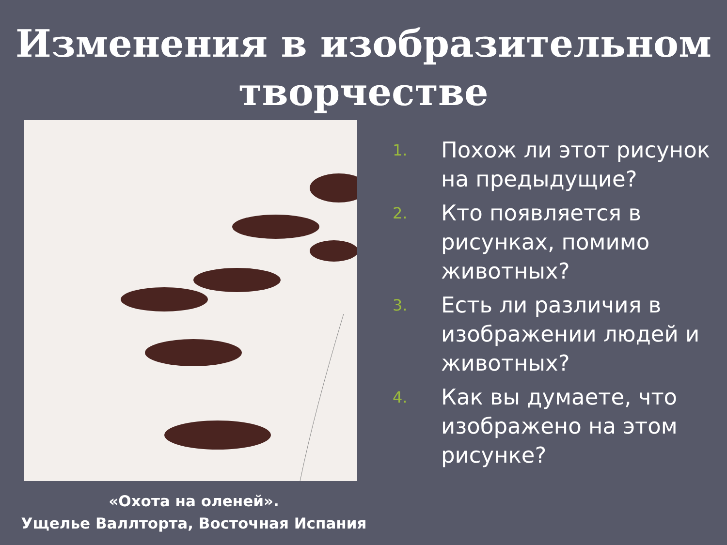Изменения в изобразительном творчестве
«Охота на оленей».
Ущелье Валлторта, Восточная Испания
1. Похож ли этот рисунок на предыдущие?
2. Кто появляется в рисунках, помимо животных?
3. Есть ли различия в изображении людей и животных?
4. Как вы думаете, что изображено на этом рисунке?